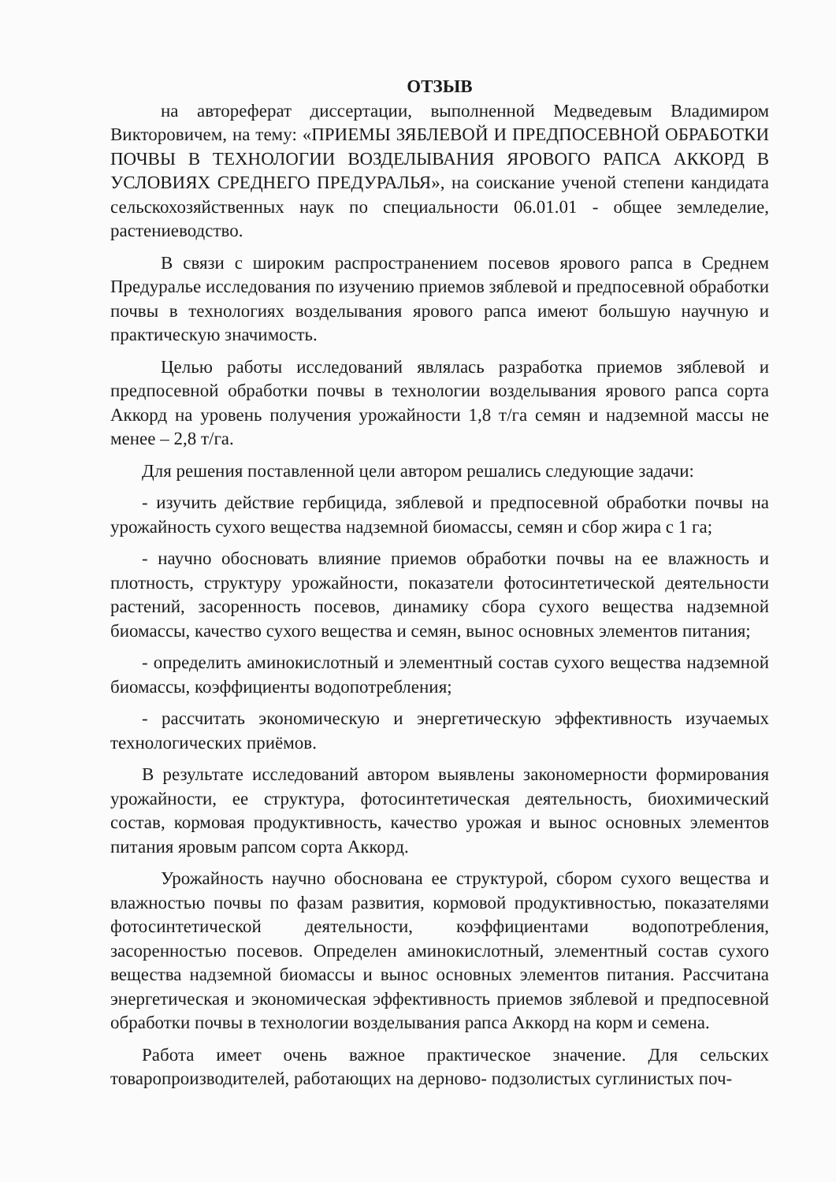ОТЗЫВ
на автореферат диссертации, выполненной Медведевым Владимиром Викторовичем, на тему: «ПРИЕМЫ ЗЯБЛЕВОЙ И ПРЕДПОСЕВНОЙ ОБРАБОТКИ ПОЧВЫ В ТЕХНОЛОГИИ ВОЗДЕЛЫВАНИЯ ЯРОВОГО РАПСА АККОРД В УСЛОВИЯХ СРЕДНЕГО ПРЕДУРАЛЬЯ», на соискание ученой степени кандидата сельскохозяйственных наук по специальности 06.01.01 - общее земледелие, растениеводство.
В связи с широким распространением посевов ярового рапса в Среднем Предуралье исследования по изучению приемов зяблевой и предпосевной обработки почвы в технологиях возделывания ярового рапса имеют большую научную и практическую значимость.
Целью работы исследований являлась разработка приемов зяблевой и предпосевной обработки почвы в технологии возделывания ярового рапса сорта Аккорд на уровень получения урожайности 1,8 т/га семян и надземной массы не менее – 2,8 т/га.
Для решения поставленной цели автором решались следующие задачи:
- изучить действие гербицида, зяблевой и предпосевной обработки почвы на урожайность сухого вещества надземной биомассы, семян и сбор жира с 1 га;
- научно обосновать влияние приемов обработки почвы на ее влажность и плотность, структуру урожайности, показатели фотосинтетической деятельности растений, засоренность посевов, динамику сбора сухого вещества надземной биомассы, качество сухого вещества и семян, вынос основных элементов питания;
- определить аминокислотный и элементный состав сухого вещества надземной биомассы, коэффициенты водопотребления;
- рассчитать экономическую и энергетическую эффективность изучаемых технологических приёмов.
В результате исследований автором выявлены закономерности формирования урожайности, ее структура, фотосинтетическая деятельность, биохимический состав, кормовая продуктивность, качество урожая и вынос основных элементов питания яровым рапсом сорта Аккорд.
Урожайность научно обоснована ее структурой, сбором сухого вещества и влажностью почвы по фазам развития, кормовой продуктивностью, показателями фотосинтетической деятельности, коэффициентами водопотребления, засоренностью посевов. Определен аминокислотный, элементный состав сухого вещества надземной биомассы и вынос основных элементов питания. Рассчитана энергетическая и экономическая эффективность приемов зяблевой и предпосевной обработки почвы в технологии возделывания рапса Аккорд на корм и семена.
Работа имеет очень важное практическое значение. Для сельских товаропроизводителей, работающих на дерново- подзолистых суглинистых поч-